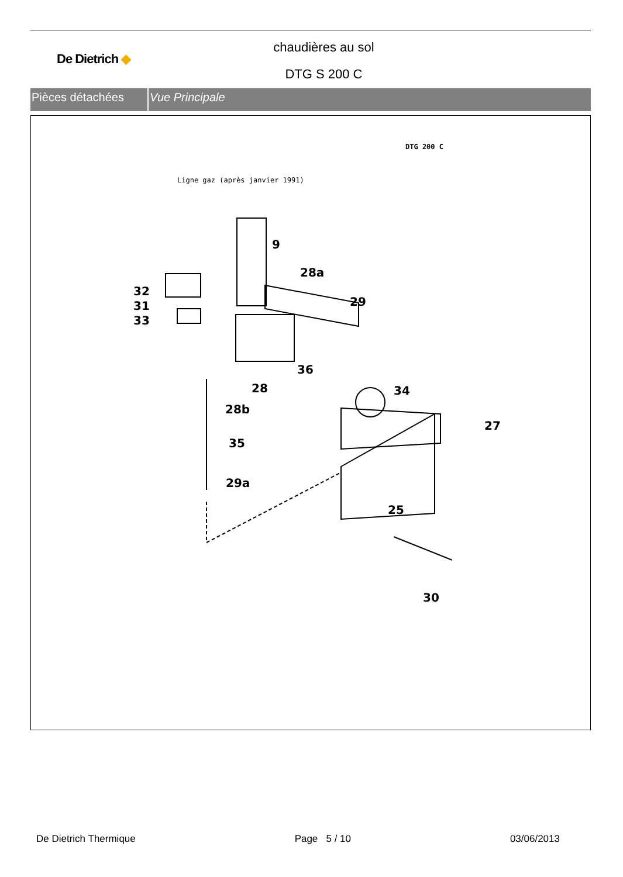De Dietrich ◆
chaudières au sol
DTG S 200 C
Pièces détachées Vue Principale
DTG 200 C
Ligne gaz (après janvier 1991)
9
28a
32
31
33
29
36
28 34
28b
27
35
29a
25
30
De Dietrich Thermique Page 5 / 10 03/06/2013